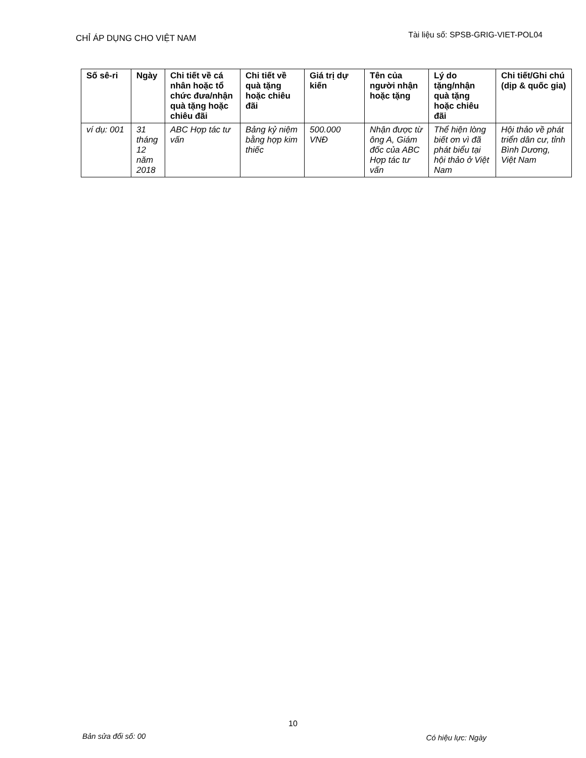CHỈ ÁP DỤNG CHO VIỆT NAM Tài liệu số: SPSB-GRIG-VIET-POL04
| Số sê-ri | Ngày | Chi tiết về cá nhân hoặc tổ chức đưa/nhận quà tặng hoặc chiêu đãi | Chi tiết về quà tặng hoặc chiêu đãi | Giá trị dự kiến | Tên của người nhận hoặc tặng | Lý do tặng/nhận quà tặng hoặc chiêu đãi | Chi tiết/Ghi chú (dịp & quốc gia) |
| --- | --- | --- | --- | --- | --- | --- | --- |
| ví dụ: 001 | 31 tháng 12 năm 2018 | ABC Hợp tác tư vấn | Bảng kỷ niệm bằng hợp kim thiếc | 500.000 VNĐ | Nhận được từ ông A, Giám đốc của ABC Hợp tác tư vấn | Thể hiện lòng biết ơn vì đã phát biểu tại hội thảo ở Việt Nam | Hội thảo về phát triển dân cư, tỉnh Bình Dương, Việt Nam |
10
Bản sửa đổi số: 00 Có hiệu lực: Ngày